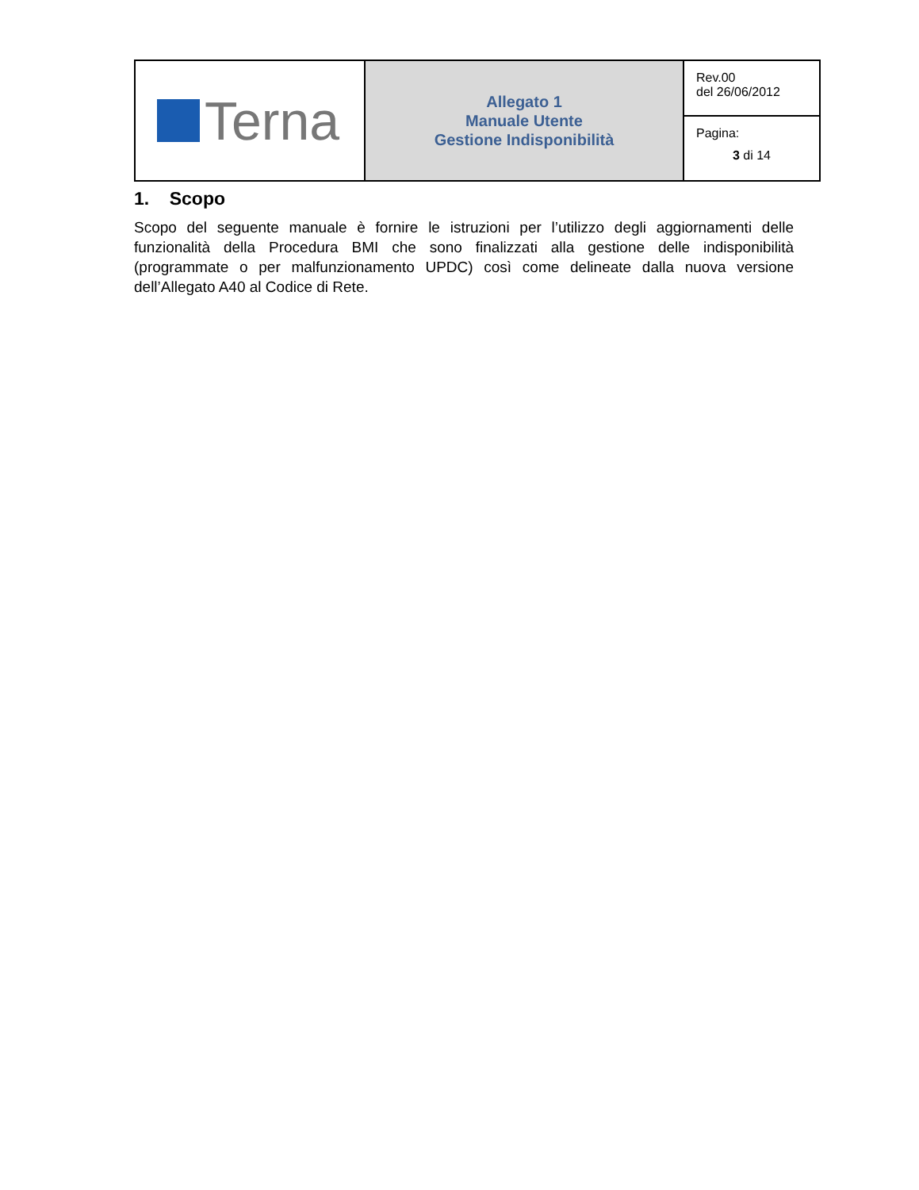| Terna | Allegato 1 Manuale Utente Gestione Indisponibilità | Rev.00 del 26/06/2012 |
| | | Pagina: 3 di 14 |
1. Scopo
Scopo del seguente manuale è fornire le istruzioni per l’utilizzo degli aggiornamenti delle funzionalità della Procedura BMI che sono finalizzati alla gestione delle indisponibilità (programmate o per malfunzionamento UPDC) così come delineate dalla nuova versione dell’Allegato A40 al Codice di Rete.